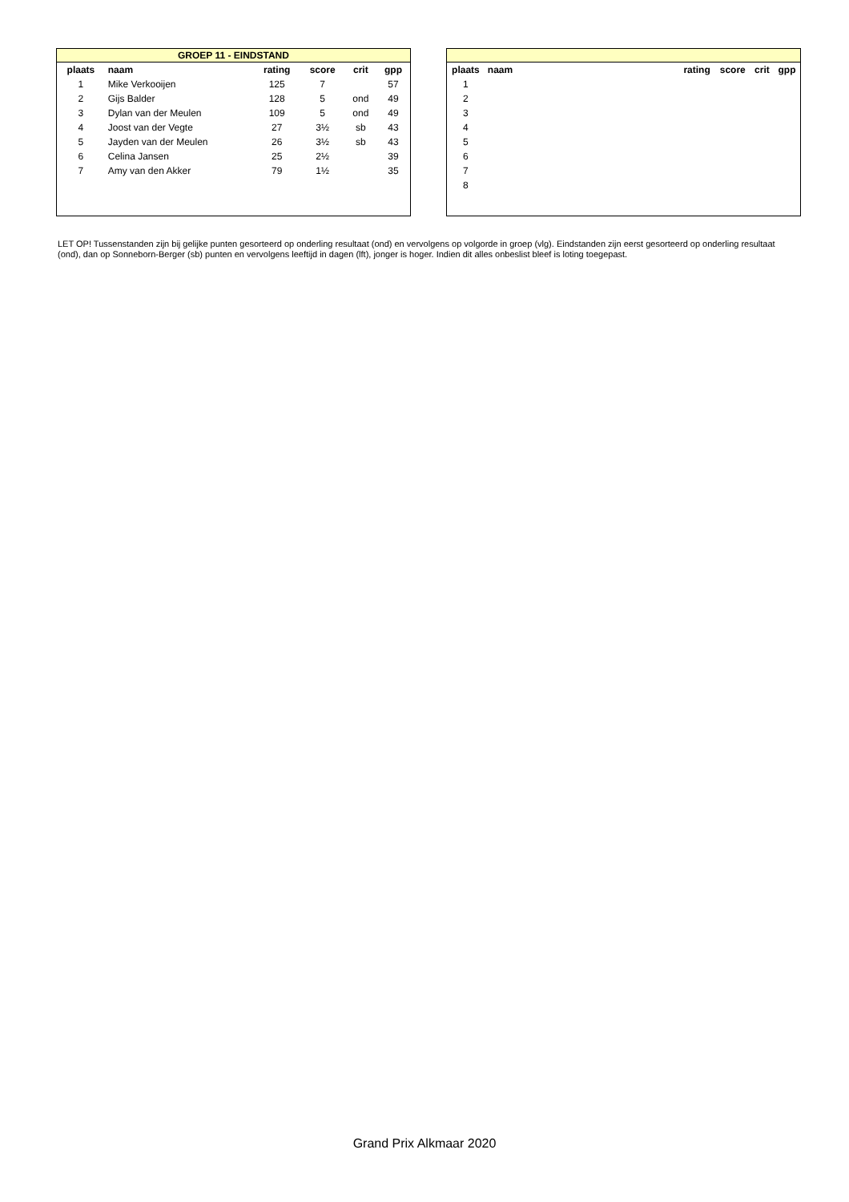| GROEP 11 - EINDSTAND | | | | | |
| plaats | naam | rating | score | crit | gpp |
| 1 | Mike Verkooijen | 125 | 7 | | 57 |
| 2 | Gijs Balder | 128 | 5 | ond | 49 |
| 3 | Dylan van der Meulen | 109 | 5 | ond | 49 |
| 4 | Joost van der Vegte | 27 | 3½ | sb | 43 |
| 5 | Jayden van der Meulen | 26 | 3½ | sb | 43 |
| 6 | Celina Jansen | 25 | 2½ | | 39 |
| 7 | Amy van den Akker | 79 | 1½ | | 35 |
| plaats | naam | rating | score | crit | gpp |
| --- | --- | --- | --- | --- | --- |
| 1 | | | | | |
| 2 | | | | | |
| 3 | | | | | |
| 4 | | | | | |
| 5 | | | | | |
| 6 | | | | | |
| 7 | | | | | |
| 8 | | | | | |
LET OP! Tussenstanden zijn bij gelijke punten gesorteerd op onderling resultaat (ond) en vervolgens op volgorde in groep (vlg). Eindstanden zijn eerst gesorteerd op onderling resultaat (ond), dan op Sonneborn-Berger (sb) punten en vervolgens leeftijd in dagen (lft), jonger is hoger. Indien dit alles onbeslist bleef is loting toegepast.
Grand Prix Alkmaar 2020